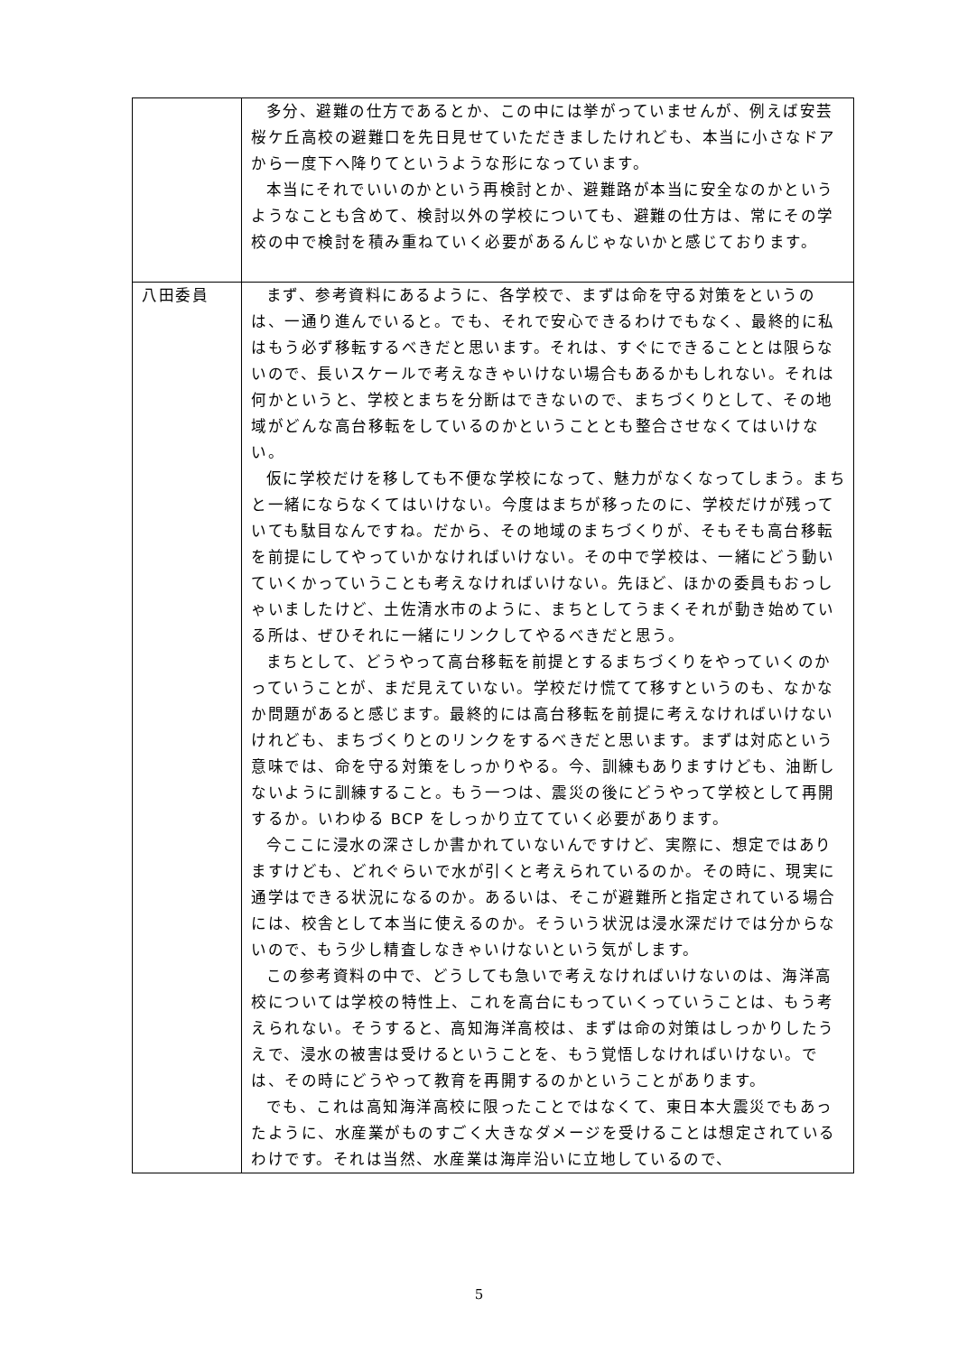| | 多分、避難の仕方であるとか、この中には挙がっていませんが、例えば安芸桜ケ丘高校の避難口を先日見せていただきましたけれども、本当に小さなドアから一度下へ降りてというような形になっています。 本当にそれでいいのかという再検討とか、避難路が本当に安全なのかというようなことも含めて、検討以外の学校についても、避難の仕方は、常にその学校の中で検討を積み重ねていく必要があるんじゃないかと感じております。 |
| 八田委員 | まず、参考資料にあるように、各学校で、まずは命を守る対策をというのは、一通り進んでいると。でも、それで安心できるわけでもなく、最終的に私はもう必ず移転するべきだと思います。それは、すぐにできることとは限らないので、長いスケールで考えなきゃいけない場合もあるかもしれない。それは何かというと、学校とまちを分断はできないので、まちづくりとして、その地域がどんな高台移転をしているのかということとも整合させなくてはいけない。 仮に学校だけを移しても不便な学校になって、魅力がなくなってしまう。まちと一緒にならなくてはいけない。今度はまちが移ったのに、学校だけが残っていても駄目なんですね。だから、その地域のまちづくりが、そもそも高台移転を前提にしてやっていかなければいけない。その中で学校は、一緒にどう動いていくかっていうことも考えなければいけない。先ほど、ほかの委員もおっしゃいましたけど、土佐清水市のように、まちとしてうまくそれが動き始めている所は、ぜひそれに一緒にリンクしてやるべきだと思う。 まちとして、どうやって高台移転を前提とするまちづくりをやっていくのかっていうことが、まだ見えていない。学校だけ慌てて移すというのも、なかなか問題があると感じます。最終的には高台移転を前提に考えなければいけないけれども、まちづくりとのリンクをするべきだと思います。まずは対応という意味では、命を守る対策をしっかりやる。今、訓練もありますけども、油断しないように訓練すること。もう一つは、震災の後にどうやって学校として再開するか。いわゆる BCP をしっかり立てていく必要があります。 今ここに浸水の深さしか書かれていないんですけど、実際に、想定ではありますけども、どれぐらいで水が引くと考えられているのか。その時に、現実に通学はできる状況になるのか。あるいは、そこが避難所と指定されている場合には、校舎として本当に使えるのか。そういう状況は浸水深だけでは分からないので、もう少し精査しなきゃいけないという気がします。 この参考資料の中で、どうしても急いで考えなければいけないのは、海洋高校については学校の特性上、これを高台にもっていくっていうことは、もう考えられない。そうすると、高知海洋高校は、まずは命の対策はしっかりしたうえで、浸水の被害は受けるということを、もう覚悟しなければいけない。では、その時にどうやって教育を再開するのかということがあります。 でも、これは高知海洋高校に限ったことではなくて、東日本大震災でもあったように、水産業がものすごく大きなダメージを受けることは想定されているわけです。それは当然、水産業は海岸沿いに立地しているので、 |
5